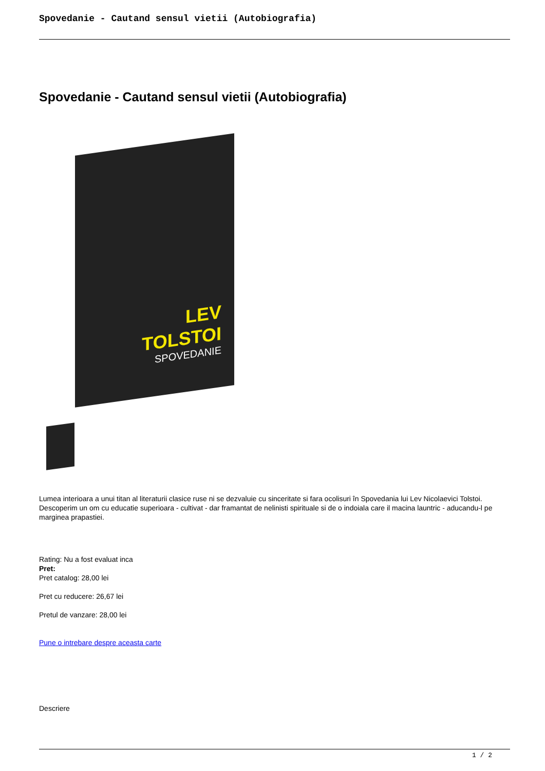Spovedanie - Cautand sensul vietii (Autobiografia)
Spovedanie - Cautand sensul vietii (Autobiografia)
LEV
TOLSTOI
SPOVEDANIE
Lumea interioara a unui titan al literaturii clasice ruse ni se dezvaluie cu sinceritate si fara ocolisuri în Spovedania lui Lev Nicolaevici Tolstoi. Descoperim un om cu educatie superioara - cultivat - dar framantat de nelinisti spirituale si de o indoiala care il macina launtric - aducandu-l pe marginea prapastiei.
Rating: Nu a fost evaluat inca
Pret:
Pret catalog: 28,00 lei
Pret cu reducere: 26,67 lei
Pretul de vanzare: 28,00 lei
Pune o intrebare despre aceasta carte
Descriere
1 / 2